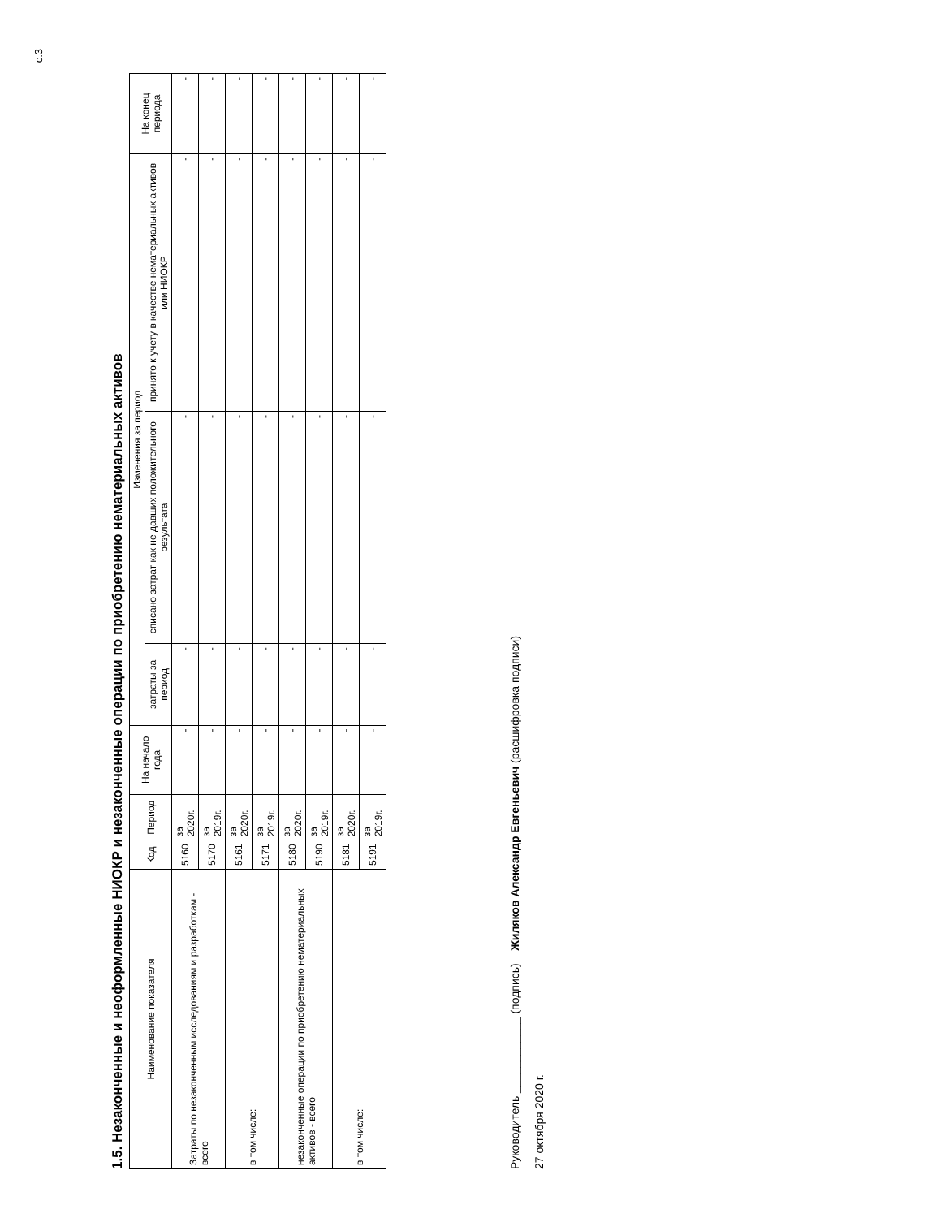с.3
1.5. Незаконченные и неоформленные НИОКР и незаконченные операции по приобретению нематериальных активов
| Наименование показателя | Код | Период | На начало года | Изменения за период | | | На конец периода |
| --- | --- | --- | --- | --- | --- | --- | --- |
| | | | | затраты за период | списано затрат как не давших положительного результата | принято к учету в качестве нематериальных активов или НИОКР | |
| Затраты по незаконченным исследованиям и разработкам - всего | 5160 | за 2020г. | - | - | - | - | - |
| | 5170 | за 2019г. | - | - | - | - | - |
| в том числе: | 5161 | за 2020г. | - | - | - | - | - |
| | 5171 | за 2019г. | - | - | - | - | - |
| незаконченные операции по приобретению нематериальных активов - всего | 5180 | за 2020г. | - | - | - | - | - |
| | 5190 | за 2019г. | - | - | - | - | - |
| в том числе: | 5181 | за 2020г. | - | - | - | - | - |
| | 5191 | за 2019г. | - | - | - | - | - |
Руководитель ____________ (подпись) Жиляков Александр Евгеньевич (расшифровка подписи)
27 октября 2020 г.